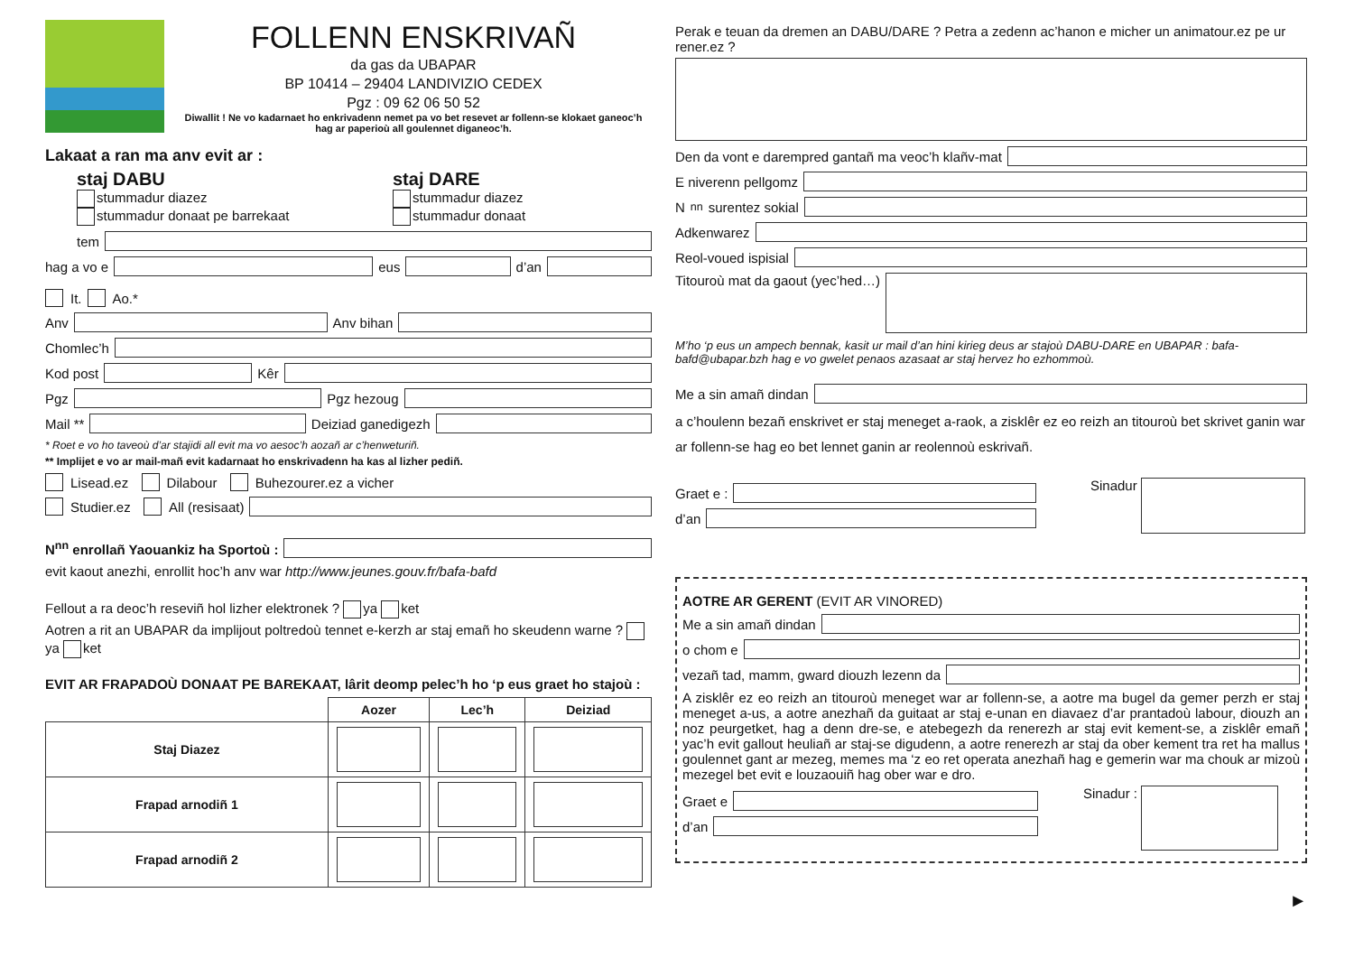FOLLENN ENSKRIVAÑ
da gas da UBAPAR
BP 10414 – 29404 LANDIVIZIO CEDEX
Pgz : 09 62 06 50 52
Diwallit ! Ne vo kadarnaet ho enkrivadenn nemet pa vo bet resevet ar follenn-se klokaet ganeoc’h hag ar paperioù all goulennet diganeoc’h.
Lakaat a ran ma anv evit ar :
staj DABU
stummadur diazez
stummadur donaat pe barrekaat
staj DARE
stummadur diazez
stummadur donaat
tem
hag a vo e eus d’an
It. Ao.*
Anv Anv bihan
Chomlec’h
Kod post Kêr
Pgz Pgz hezoug
Mail ** Deiziad ganedigezh
* Roet e vo ho taveoù d’ar stajidi all evit ma vo aesoc’h aozañ ar c’henweturiñ.
** Implijet e vo ar mail-mañ evit kadarnaat ho enskrivadenn ha kas al lizher pediñ.
Lisead.ez Dilabour Buhezourer.ez a vicher
Studier.ez All (resisaat)
N<sup>nn</sup> enrollañ Yaouankiz ha Sportoù :
evit kaout anezhi, enrollit hoc’h anv war http://www.jeunes.gouv.fr/bafa-bafd
Fellout a ra deoc’h reseviñ hol lizher elektronek ? ya ket
Aotren a rit an UBAPAR da implijout poltredoù tennet e-kerzh ar staj emañ ho skeudenn warne ? ya ket
EVIT AR FRAPADOÙ DONAAT PE BAREKAAT, lârit deomp pelec’h ho ‘p eus graet ho stajoù :
| | Aozer | Lec’h | Deiziad |
| --- | --- | --- | --- |
| Staj Diazez | | | |
| Frapad arnodiñ 1 | | | |
| Frapad arnodiñ 2 | | | |
Perak e teuan da dremen an DABU/DARE ? Petra a zedenn ac’hanon e micher un animatour.ez pe ur rener.ez ?
Den da vont e darempred gantañ ma veoc’h klañv-mat
E niverenn pellgomz
N<sup>nn</sup> surentez sokial
Adkenwarez
Reol-voued ispisial
Titouroù mat da gaout (yec’hed…)
M’ho ‘p eus un ampech bennak, kasit ur mail d’an hini kirieg deus ar stajoù DABU-DARE en UBAPAR : bafa-bafd@ubapar.bzh hag e vo gwelet penaos azasaat ar staj hervez ho ezhommoù.
Me a sin amañ dindan
a c’houlenn bezañ enskrivet er staj meneget a-raok, a zisklêr ez eo reizh an titouroù bet skrivet ganin war ar follenn-se hag eo bet lennet ganin ar reolennoù eskrivañ.
Graet e :
d’an
Sinadur
AOTRE AR GERENT (EVIT AR VINORED)
Me a sin amañ dindan
o chom e
vezañ tad, mamm, gward diouzh lezenn da
A zisklêr ez eo reizh an titouroù meneget war ar follenn-se, a aotre ma bugel da gemer perzh er staj meneget a-us, a aotre anezhañ da guitaat ar staj e-unan en diavaez d’ar prantadoù labour, diouzh an noz peurgetket, hag a denn dre-se, e atebegezh da renerezh ar staj evit kement-se, a zisklêr emañ yac’h evit gallout heuliañ ar staj-se digudenn, a aotre renerezh ar staj da ober kement tra ret ha mallus goulennet gant ar mezeg, memes ma ‘z eo ret operata anezhañ hag e gemerin war ma chouk ar mizoù mezegel bet evit e louzaouiñ hag ober war e dro.
Graet e
d’an
Sinadur :
►